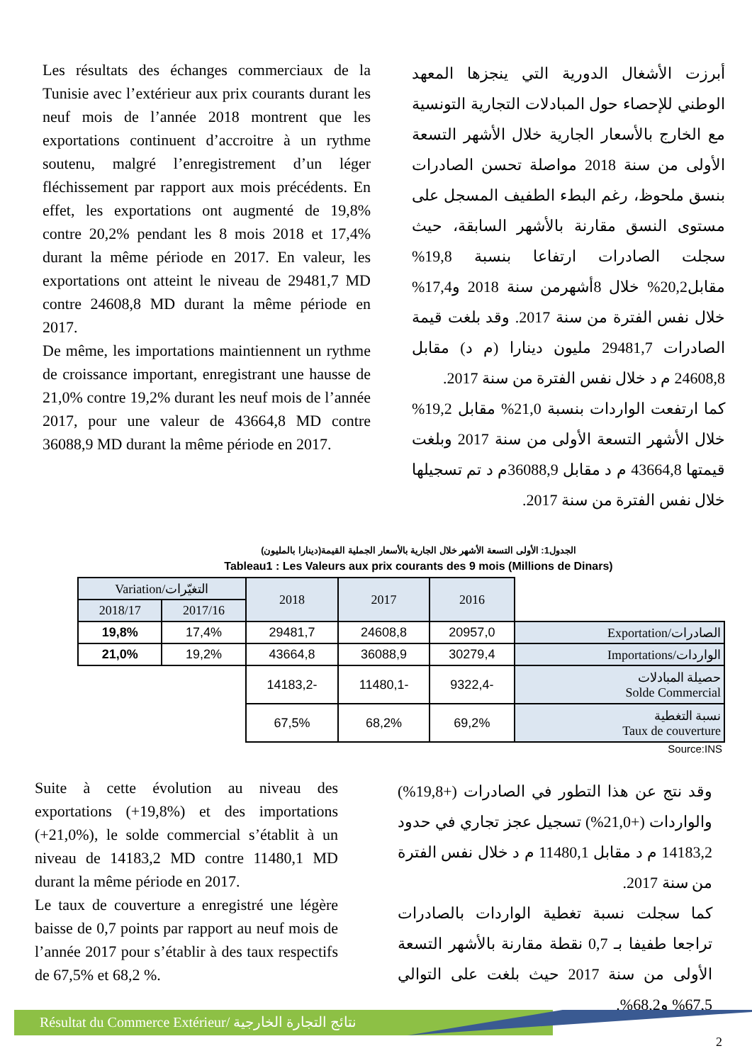Les résultats des échanges commerciaux de la Tunisie avec l’extérieur aux prix courants durant les neuf mois de l’année 2018 montrent que les exportations continuent d’accroitre à un rythme soutenu, malgré l’enregistrement d’un léger fléchissement par rapport aux mois précédents. En effet, les exportations ont augmenté de 19,8% contre 20,2% pendant les 8 mois 2018 et 17,4% durant la même période en 2017. En valeur, les exportations ont atteint le niveau de 29481,7 MD contre 24608,8 MD durant la même période en 2017.
De même, les importations maintiennent un rythme de croissance important, enregistrant une hausse de 21,0% contre 19,2% durant les neuf mois de l’année 2017, pour une valeur de 43664,8 MD contre 36088,9 MD durant la même période en 2017.
أبرزت الأشغال الدورية التي ينجزها المعهد الوطني للإحصاء حول المبادلات التجارية التونسية مع الخارج بالأسعار الجارية خلال الأشهر التسعة الأولى من سنة 2018 مواصلة تحسن الصادرات بنسق ملحوظ، رغم البطء الطفيف المسجل على مستوى النسق مقارنة بالأشهر السابقة، حيث سجلت الصادرات ارتفاعا بنسبة 19,8% مقابل20,2% خلال 8أشهرمن سنة 2018 و17,4% خلال نفس الفترة من سنة 2017. وقد بلغت قيمة الصادرات 29481,7 مليون دينارا (م د) مقابل 24608,8 م د خلال نفس الفترة من سنة 2017.
كما ارتفعت الواردات بنسبة 21,0% مقابل 19,2% خلال الأشهر التسعة الأولى من سنة 2017 وبلغت قيمتها 43664,8 م د مقابل 36088,9م د تم تسجيلها خلال نفس الفترة من سنة 2017.
الجدول1: الأولى التسعة الأشهر خلال الجارية بالأسعار الجملية القيمة(دينارا بالمليون)
Tableau1 : Les Valeurs aux prix courants des 9 mois (Millions de Dinars)
| Variation/التغيّرات | | 2018 | 2017 | 2016 | |
| 2018/17 | 2017/16 | | | | |
| 19,8% | 17,4% | 29481,7 | 24608,8 | 20957,0 | Exportation/الصادرات |
| 21,0% | 19,2% | 43664,8 | 36088,9 | 30279,4 | Importations/الواردات |
| | | 14183,2- | 11480,1- | 9322,4- | حصيلة المبادلات Solde Commercial |
| | | 67,5% | 68,2% | 69,2% | نسبة التغطية Taux de couverture |
Source:INS
Suite à cette évolution au niveau des exportations (+19,8%) et des importations (+21,0%), le solde commercial s’établit à un niveau de 14183,2 MD contre 11480,1 MD durant la même période en 2017.
Le taux de couverture a enregistré une légère baisse de 0,7 points par rapport au neuf mois de l’année 2017 pour s’établir à des taux respectifs de 67,5% et 68,2 %.
وقد نتج عن هذا التطور في الصادرات (+19,8%) والواردات (+21,0%) تسجيل عجز تجاري في حدود 14183,2 م د مقابل 11480,1 م د خلال نفس الفترة من سنة 2017.
كما سجلت نسبة تغطية الواردات بالصادرات تراجعا طفيفا بـ 0,7 نقطة مقارنة بالأشهر التسعة الأولى من سنة 2017 حيث بلغت على التوالي 67,5% و68,2%.
Résultat du Commerce Extérieur/ نتائج التجارة الخارجية
2